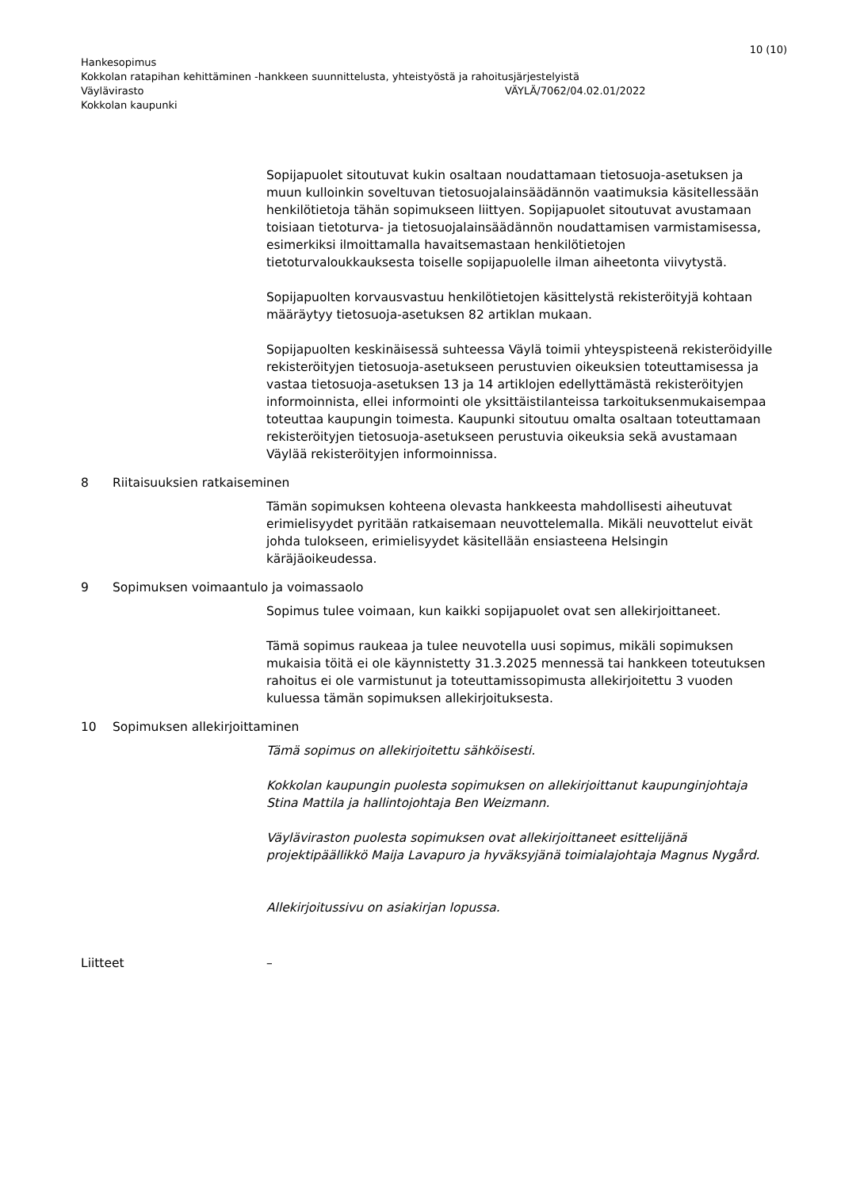10 (10)
Hankesopimus
Kokkolan ratapihan kehittäminen -hankkeen suunnittelusta, yhteistyöstä ja rahoitusjärjestelyistä
Väylävirasto VÄYLÄ/7062/04.02.01/2022
Kokkolan kaupunki
Sopijapuolet sitoutuvat kukin osaltaan noudattamaan tietosuoja-asetuksen ja muun kulloinkin soveltuvan tietosuojalainsäädännön vaatimuksia käsitellessään henkilötietoja tähän sopimukseen liittyen. Sopijapuolet sitoutuvat avustamaan toisiaan tietoturva- ja tietosuojalainsäädännön noudattamisen varmistamisessa, esimerkiksi ilmoittamalla havaitsemastaan henkilötietojen tietoturvaloukkauksesta toiselle sopijapuolelle ilman aiheetonta viivytystä.
Sopijapuolten korvausvastuu henkilötietojen käsittelystä rekisteröityjä kohtaan määräytyy tietosuoja-asetuksen 82 artiklan mukaan.
Sopijapuolten keskinäisessä suhteessa Väylä toimii yhteyspisteenä rekisteröidyille rekisteröityjen tietosuoja-asetukseen perustuvien oikeuksien toteuttamisessa ja vastaa tietosuoja-asetuksen 13 ja 14 artiklojen edellyttämästä rekisteröityjen informoinnista, ellei informointi ole yksittäistilanteissa tarkoituksenmukaisempaa toteuttaa kaupungin toimesta. Kaupunki sitoutuu omalta osaltaan toteuttamaan rekisteröityjen tietosuoja-asetukseen perustuvia oikeuksia sekä avustamaan Väylää rekisteröityjen informoinnissa.
8 Riitaisuuksien ratkaiseminen
Tämän sopimuksen kohteena olevasta hankkeesta mahdollisesti aiheutuvat erimielisyydet pyritään ratkaisemaan neuvottelemalla. Mikäli neuvottelut eivät johda tulokseen, erimielisyydet käsitellään ensiasteena Helsingin käräjäoikeudessa.
9 Sopimuksen voimaantulo ja voimassaolo
Sopimus tulee voimaan, kun kaikki sopijapuolet ovat sen allekirjoittaneet.
Tämä sopimus raukeaa ja tulee neuvotella uusi sopimus, mikäli sopimuksen mukaisia töitä ei ole käynnistetty 31.3.2025 mennessä tai hankkeen toteutuksen rahoitus ei ole varmistunut ja toteuttamissopimusta allekirjoitettu 3 vuoden kuluessa tämän sopimuksen allekirjoituksesta.
10 Sopimuksen allekirjoittaminen
Tämä sopimus on allekirjoitettu sähköisesti.
Kokkolan kaupungin puolesta sopimuksen on allekirjoittanut kaupunginjohtaja Stina Mattila ja hallintojohtaja Ben Weizmann.
Väyläviraston puolesta sopimuksen ovat allekirjoittaneet esittelijänä projektipäällikkö Maija Lavapuro ja hyväksyjänä toimialajohtaja Magnus Nygård.
Allekirjoitussivu on asiakirjan lopussa.
Liitteet –